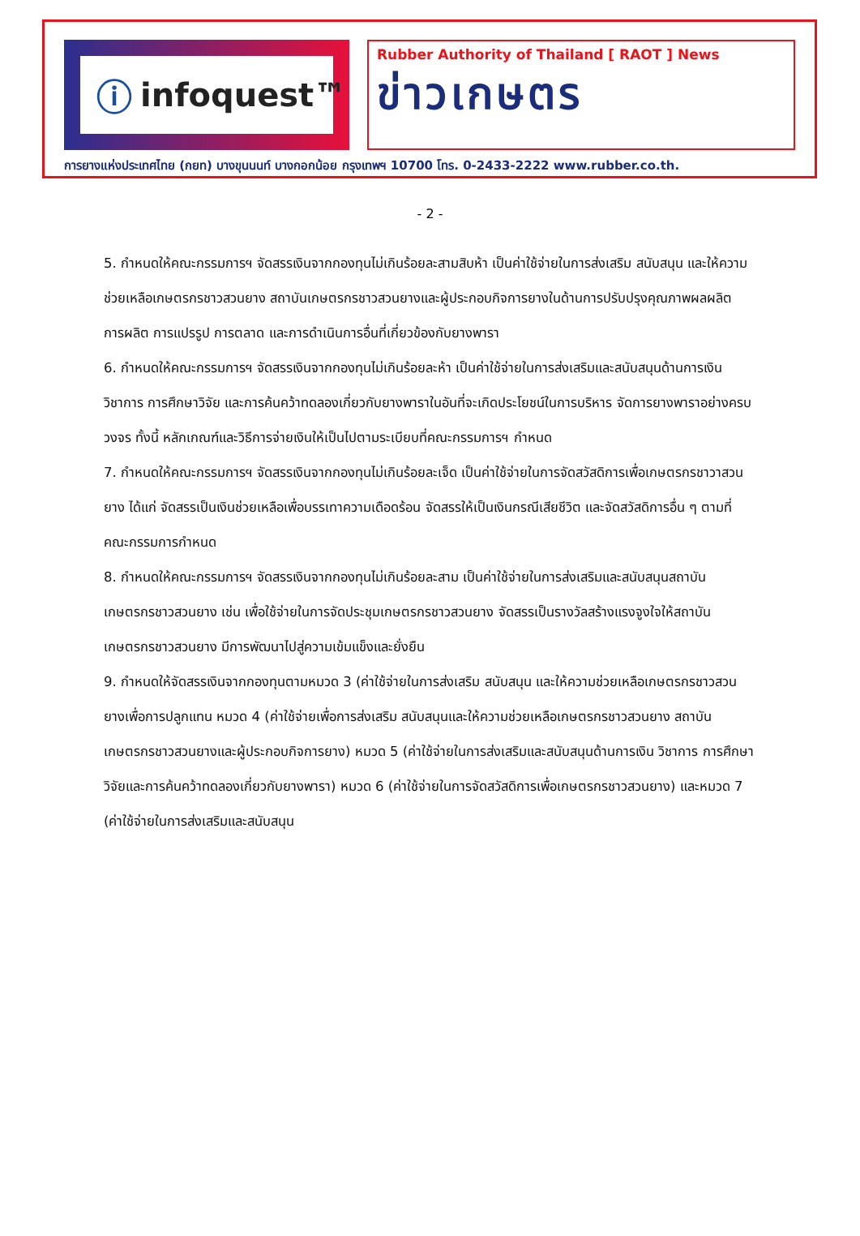ⓘ infoquest™
Rubber Authority of Thailand [ RAOT ] News
ข่าวเกษตร
การยางแห่งประเทศไทย (กยท) บางขุนนนท์ บางกอกน้อย กรุงเทพฯ 10700 โทร. 0-2433-2222 www.rubber.co.th.
- 2 -
5. กำหนดให้คณะกรรมการฯ จัดสรรเงินจากกองทุนไม่เกินร้อยละสามสิบห้า เป็นค่าใช้จ่ายในการส่งเสริม สนับสนุน และให้ความช่วยเหลือเกษตรกรชาวสวนยาง สถาบันเกษตรกรชาวสวนยางและผู้ประกอบกิจการยางในด้านการปรับปรุงคุณภาพผลผลิต การผลิต การแปรรูป การตลาด และการดำเนินการอื่นที่เกี่ยวข้องกับยางพารา
6. กำหนดให้คณะกรรมการฯ จัดสรรเงินจากกองทุนไม่เกินร้อยละห้า เป็นค่าใช้จ่ายในการส่งเสริมและสนับสนุนด้านการเงิน วิชาการ การศึกษาวิจัย และการค้นคว้าทดลองเกี่ยวกับยางพาราในอันที่จะเกิดประโยชน์ในการบริหาร จัดการยางพาราอย่างครบวงจร ทั้งนี้ หลักเกณฑ์และวิธีการจ่ายเงินให้เป็นไปตามระเบียบที่คณะกรรมการฯ กำหนด
7. กำหนดให้คณะกรรมการฯ จัดสรรเงินจากกองทุนไม่เกินร้อยละเจ็ด เป็นค่าใช้จ่ายในการจัดสวัสดิการเพื่อเกษตรกรชาวาสวนยาง ได้แก่ จัดสรรเป็นเงินช่วยเหลือเพื่อบรรเทาความเดือดร้อน จัดสรรให้เป็นเงินกรณีเสียชีวิต และจัดสวัสดิการอื่น ๆ ตามที่คณะกรรมการกำหนด
8. กำหนดให้คณะกรรมการฯ จัดสรรเงินจากกองทุนไม่เกินร้อยละสาม เป็นค่าใช้จ่ายในการส่งเสริมและสนับสนุนสถาบันเกษตรกรชาวสวนยาง เช่น เพื่อใช้จ่ายในการจัดประชุมเกษตรกรชาวสวนยาง จัดสรรเป็นรางวัลสร้างแรงจูงใจให้สถาบันเกษตรกรชาวสวนยาง มีการพัฒนาไปสู่ความเข้มแข็งและยั่งยืน
9. กำหนดให้จัดสรรเงินจากกองทุนตามหมวด 3 (ค่าใช้จ่ายในการส่งเสริม สนับสนุน และให้ความช่วยเหลือเกษตรกรชาวสวนยางเพื่อการปลูกแทน หมวด 4 (ค่าใช้จ่ายเพื่อการส่งเสริม สนับสนุนและให้ความช่วยเหลือเกษตรกรชาวสวนยาง สถาบันเกษตรกรชาวสวนยางและผู้ประกอบกิจการยาง) หมวด 5 (ค่าใช้จ่ายในการส่งเสริมและสนับสนุนด้านการเงิน วิชาการ การศึกษาวิจัยและการค้นคว้าทดลองเกี่ยวกับยางพารา) หมวด 6 (ค่าใช้จ่ายในการจัดสวัสดิการเพื่อเกษตรกรชาวสวนยาง) และหมวด 7 (ค่าใช้จ่ายในการส่งเสริมและสนับสนุน